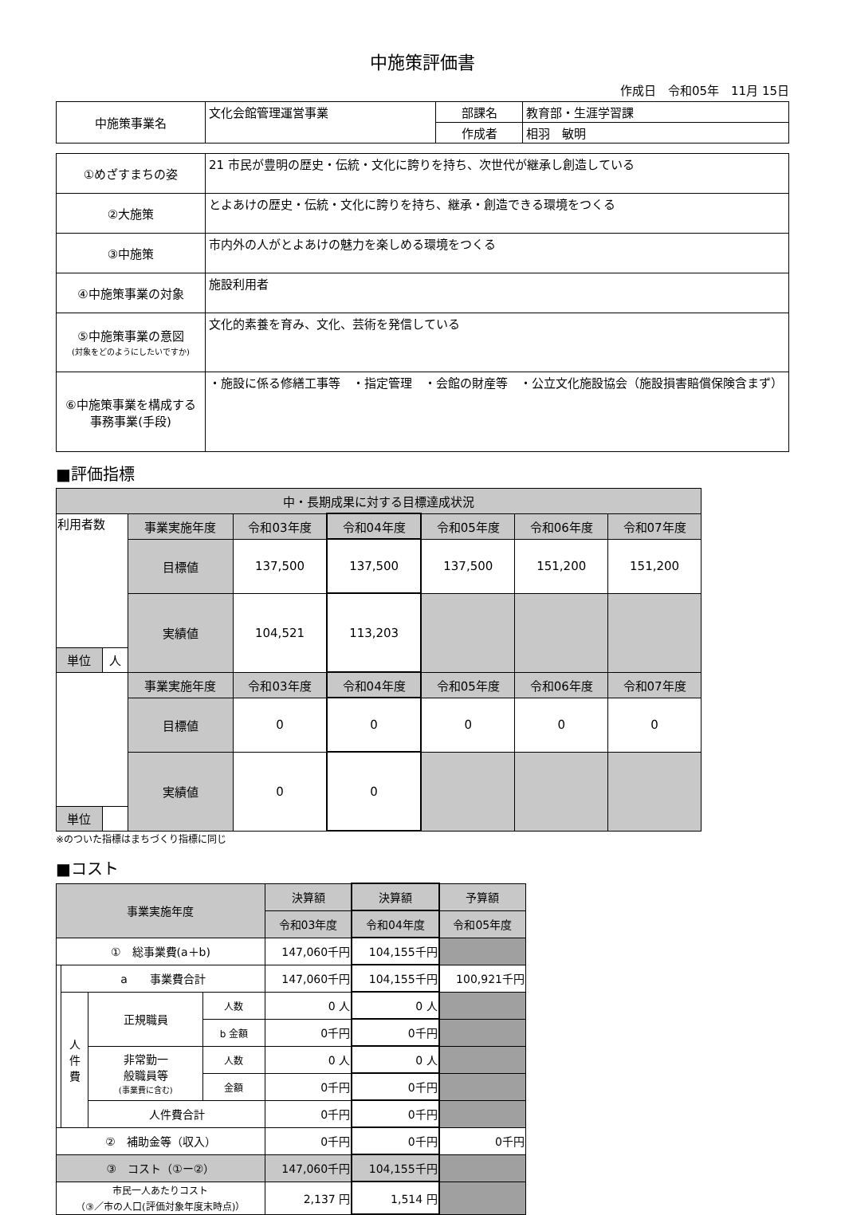中施策評価書
作成日　令和05年　11月 15日
| 中施策事業名 | 文化会館管理運営事業 | 部課名 | 教育部・生涯学習課 |
| | | 作成者 | 相羽 敏明 |
| ①めざすまちの姿 | 21 市民が豊明の歴史・伝統・文化に誇りを持ち、次世代が継承し創造している |
| ②大施策 | とよあけの歴史・伝統・文化に誇りを持ち、継承・創造できる環境をつくる |
| ③中施策 | 市内外の人がとよあけの魅力を楽しめる環境をつくる |
| ④中施策事業の対象 | 施設利用者 |
| ⑤中施策事業の意図 (対象をどのようにしたいですか) | 文化的素養を育み、文化、芸術を発信している |
| ⑥中施策事業を構成する 事務事業(手段) | ・施設に係る修繕工事等 ・指定管理 ・会館の財産等 ・公立文化施設協会（施設損害賠償保険含まず） |
■評価指標
| 中・長期成果に対する目標達成状況 | | | | | | | |
| --- | --- | --- | --- | --- | --- | --- | --- |
| 利用者数 | | 事業実施年度 | 令和03年度 | 令和04年度 | 令和05年度 | 令和06年度 | 令和07年度 |
| | | 目標値 | 137,500 | 137,500 | 137,500 | 151,200 | 151,200 |
| | | 実績値 | 104,521 | 113,203 | | | |
| 単位 | 人 | | | | | | |
| | | 事業実施年度 | 令和03年度 | 令和04年度 | 令和05年度 | 令和06年度 | 令和07年度 |
| | | 目標値 | 0 | 0 | 0 | 0 | 0 |
| | | 実績値 | 0 | 0 | | | |
| 単位 | | | | | | | |
※のついた指標はまちづくり指標に同じ
■コスト
| 事業実施年度 | | | | 決算額 | 決算額 | 予算額 |
| | | | | 令和03年度 | 令和04年度 | 令和05年度 |
| ① 総事業費(a＋b) | | | | 147,060千円 | 104,155千円 | |
| | a 事業費合計 | | | 147,060千円 | 104,155千円 | 100,921千円 |
| | 人 件 費 | 正規職員 | 人数 | 0 人 | 0 人 | |
| | | | b 金額 | 0千円 | 0千円 | |
| | | 非常勤一 般職員等 (事業費に含む) | 人数 | 0 人 | 0 人 | |
| | | | 金額 | 0千円 | 0千円 | |
| | | 人件費合計 | | 0千円 | 0千円 | |
| ② 補助金等（収入） | | | | 0千円 | 0千円 | 0千円 |
| ③ コスト（①ー②） | | | | 147,060千円 | 104,155千円 | |
| 市民一人あたりコスト （③／市の人口(評価対象年度末時点)） | | | | 2,137 円 | 1,514 円 | |